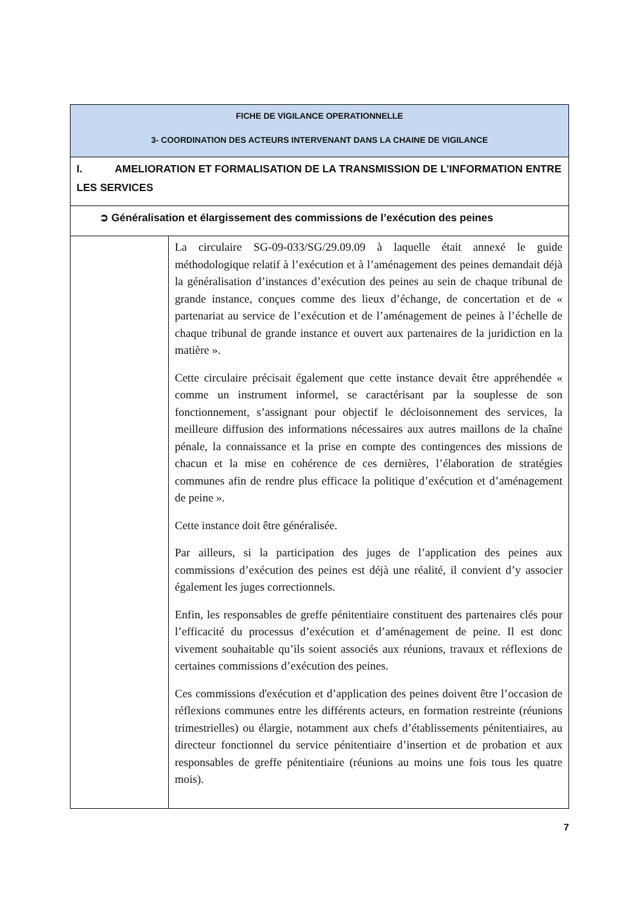| FICHE DE VIGILANCE OPERATIONNELLE 3- COORDINATION DES ACTEURS INTERVENANT DANS LA CHAINE DE VIGILANCE | |
| --- | --- |
| I. AMELIORATION ET FORMALISATION DE LA TRANSMISSION DE L’INFORMATION ENTRE LES SERVICES | |
| ➲ Généralisation et élargissement des commissions de l’exécution des peines | |
| | La circulaire SG-09-033/SG/29.09.09 à laquelle était annexé le guide méthodologique relatif à l’exécution et à l’aménagement des peines demandait déjà la généralisation d’instances d’exécution des peines au sein de chaque tribunal de grande instance, conçues comme des lieux d’échange, de concertation et de « partenariat au service de l’exécution et de l’aménagement de peines à l’échelle de chaque tribunal de grande instance et ouvert aux partenaires de la juridiction en la matière ». Cette circulaire précisait également que cette instance devait être appréhendée « comme un instrument informel, se caractérisant par la souplesse de son fonctionnement, s’assignant pour objectif le décloisonnement des services, la meilleure diffusion des informations nécessaires aux autres maillons de la chaîne pénale, la connaissance et la prise en compte des contingences des missions de chacun et la mise en cohérence de ces dernières, l’élaboration de stratégies communes afin de rendre plus efficace la politique d’exécution et d’aménagement de peine ». Cette instance doit être généralisée. Par ailleurs, si la participation des juges de l’application des peines aux commissions d’exécution des peines est déjà une réalité, il convient d’y associer également les juges correctionnels. Enfin, les responsables de greffe pénitentiaire constituent des partenaires clés pour l’efficacité du processus d’exécution et d’aménagement de peine. Il est donc vivement souhaitable qu’ils soient associés aux réunions, travaux et réflexions de certaines commissions d’exécution des peines. Ces commissions d'exécution et d’application des peines doivent être l’occasion de réflexions communes entre les différents acteurs, en formation restreinte (réunions trimestrielles) ou élargie, notamment aux chefs d’établissements pénitentiaires, au directeur fonctionnel du service pénitentiaire d’insertion et de probation et aux responsables de greffe pénitentiaire (réunions au moins une fois tous les quatre mois). |
7